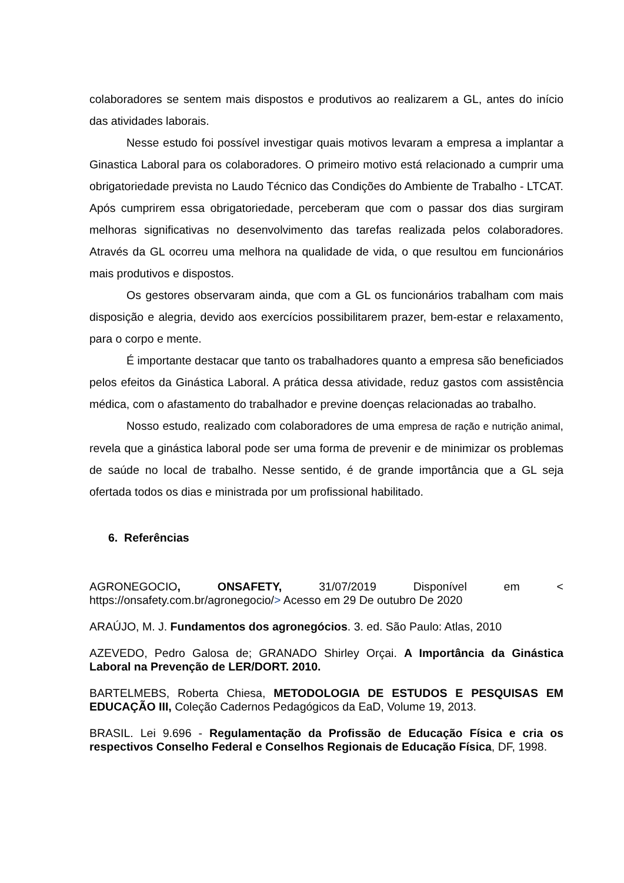colaboradores se sentem mais dispostos e produtivos ao realizarem a GL, antes do início das atividades laborais.
Nesse estudo foi possível investigar quais motivos levaram a empresa a implantar a Ginastica Laboral para os colaboradores. O primeiro motivo está relacionado a cumprir uma obrigatoriedade prevista no Laudo Técnico das Condições do Ambiente de Trabalho - LTCAT. Após cumprirem essa obrigatoriedade, perceberam que com o passar dos dias surgiram melhoras significativas no desenvolvimento das tarefas realizada pelos colaboradores. Através da GL ocorreu uma melhora na qualidade de vida, o que resultou em funcionários mais produtivos e dispostos.
Os gestores observaram ainda, que com a GL os funcionários trabalham com mais disposição e alegria, devido aos exercícios possibilitarem prazer, bem-estar e relaxamento, para o corpo e mente.
É importante destacar que tanto os trabalhadores quanto a empresa são beneficiados pelos efeitos da Ginástica Laboral. A prática dessa atividade, reduz gastos com assistência médica, com o afastamento do trabalhador e previne doenças relacionadas ao trabalho.
Nosso estudo, realizado com colaboradores de uma empresa de ração e nutrição animal, revela que a ginástica laboral pode ser uma forma de prevenir e de minimizar os problemas de saúde no local de trabalho. Nesse sentido, é de grande importância que a GL seja ofertada todos os dias e ministrada por um profissional habilitado.
6. Referências
AGRONEGOCIO, ONSAFETY, 31/07/2019 Disponível em < https://onsafety.com.br/agronegocio/> Acesso em 29 De outubro De 2020
ARAÚJO, M. J. Fundamentos dos agronegócios. 3. ed. São Paulo: Atlas, 2010
AZEVEDO, Pedro Galosa de; GRANADO Shirley Orçai. A Importância da Ginástica Laboral na Prevenção de LER/DORT. 2010.
BARTELMEBS, Roberta Chiesa, METODOLOGIA DE ESTUDOS E PESQUISAS EM EDUCAÇÃO III, Coleção Cadernos Pedagógicos da EaD, Volume 19, 2013.
BRASIL. Lei 9.696 - Regulamentação da Profissão de Educação Física e cria os respectivos Conselho Federal e Conselhos Regionais de Educação Física, DF, 1998.